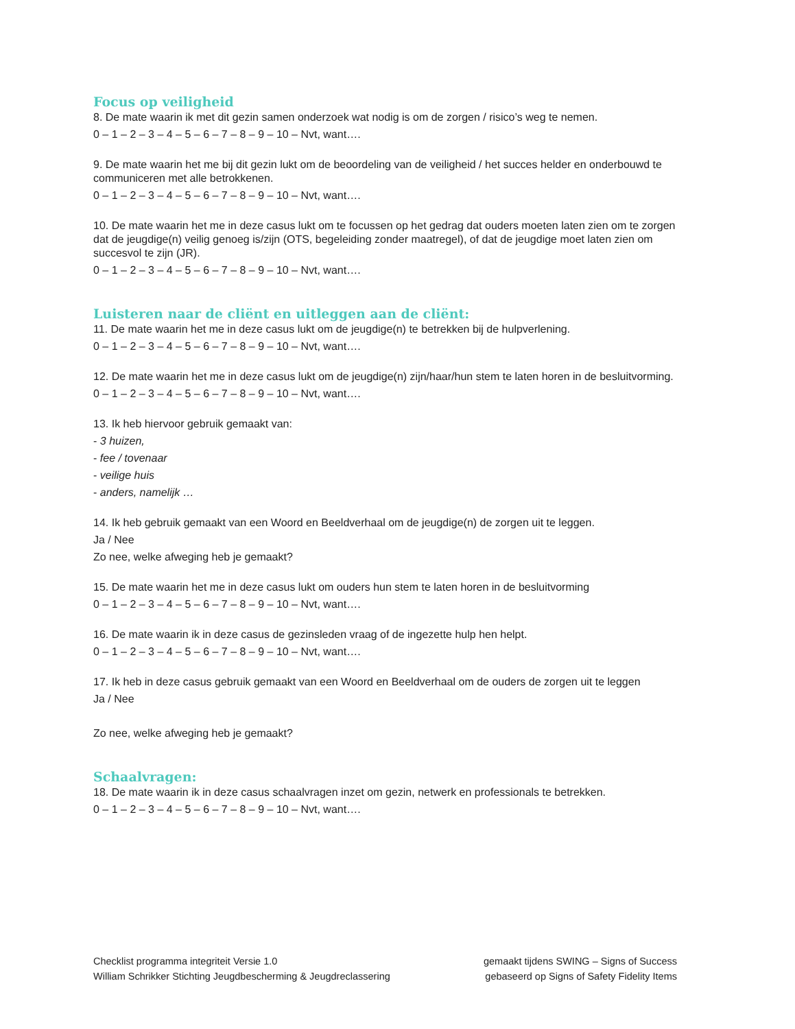Focus op veiligheid
8. De mate waarin ik met dit gezin samen onderzoek wat nodig is om de zorgen / risico’s weg te nemen.
0 – 1 – 2 – 3 – 4 – 5 – 6 – 7 – 8 – 9 – 10 – Nvt, want….
9. De mate waarin het me bij dit gezin lukt om de beoordeling van de veiligheid / het succes helder en onderbouwd te communiceren met alle betrokkenen.
0 – 1 – 2 – 3 – 4 – 5 – 6 – 7 – 8 – 9 – 10 – Nvt, want….
10. De mate waarin het me in deze casus lukt om te focussen op het gedrag dat ouders moeten laten zien om te zorgen dat de jeugdige(n) veilig genoeg is/zijn (OTS, begeleiding zonder maatregel), of dat de jeugdige moet laten zien om succesvol te zijn (JR).
0 – 1 – 2 – 3 – 4 – 5 – 6 – 7 – 8 – 9 – 10 – Nvt, want….
Luisteren naar de cliënt en uitleggen aan de cliënt:
11. De mate waarin het me in deze casus lukt om de jeugdige(n) te betrekken bij de hulpverlening.
0 – 1 – 2 – 3 – 4 – 5 – 6 – 7 – 8 – 9 – 10 – Nvt, want….
12. De mate waarin het me in deze casus lukt om de jeugdige(n) zijn/haar/hun stem te laten horen in de besluitvorming.
0 – 1 – 2 – 3 – 4 – 5 – 6 – 7 – 8 – 9 – 10 – Nvt, want….
13. Ik heb hiervoor gebruik gemaakt van:
- 3 huizen,
- fee / tovenaar
- veilige huis
- anders, namelijk …
14. Ik heb gebruik gemaakt van een Woord en Beeldverhaal om de jeugdige(n) de zorgen uit te leggen.
Ja / Nee
Zo nee, welke afweging heb je gemaakt?
15. De mate waarin het me in deze casus lukt om ouders hun stem te laten horen in de besluitvorming
0 – 1 – 2 – 3 – 4 – 5 – 6 – 7 – 8 – 9 – 10 – Nvt, want….
16. De mate waarin ik in deze casus de gezinsleden vraag of de ingezette hulp hen helpt.
0 – 1 – 2 – 3 – 4 – 5 – 6 – 7 – 8 – 9 – 10 – Nvt, want….
17. Ik heb in deze casus gebruik gemaakt van een Woord en Beeldverhaal om de ouders de zorgen uit te leggen
Ja / Nee
Zo nee, welke afweging heb je gemaakt?
Schaalvragen:
18. De mate waarin ik in deze casus schaalvragen inzet om gezin, netwerk en professionals te betrekken.
0 – 1 – 2 – 3 – 4 – 5 – 6 – 7 – 8 – 9 – 10 – Nvt, want….
Checklist programma integriteit Versie 1.0
William Schrikker Stichting Jeugdbescherming & Jeugdreclassering
gemaakt tijdens SWING – Signs of Success
gebaseerd op Signs of Safety Fidelity Items